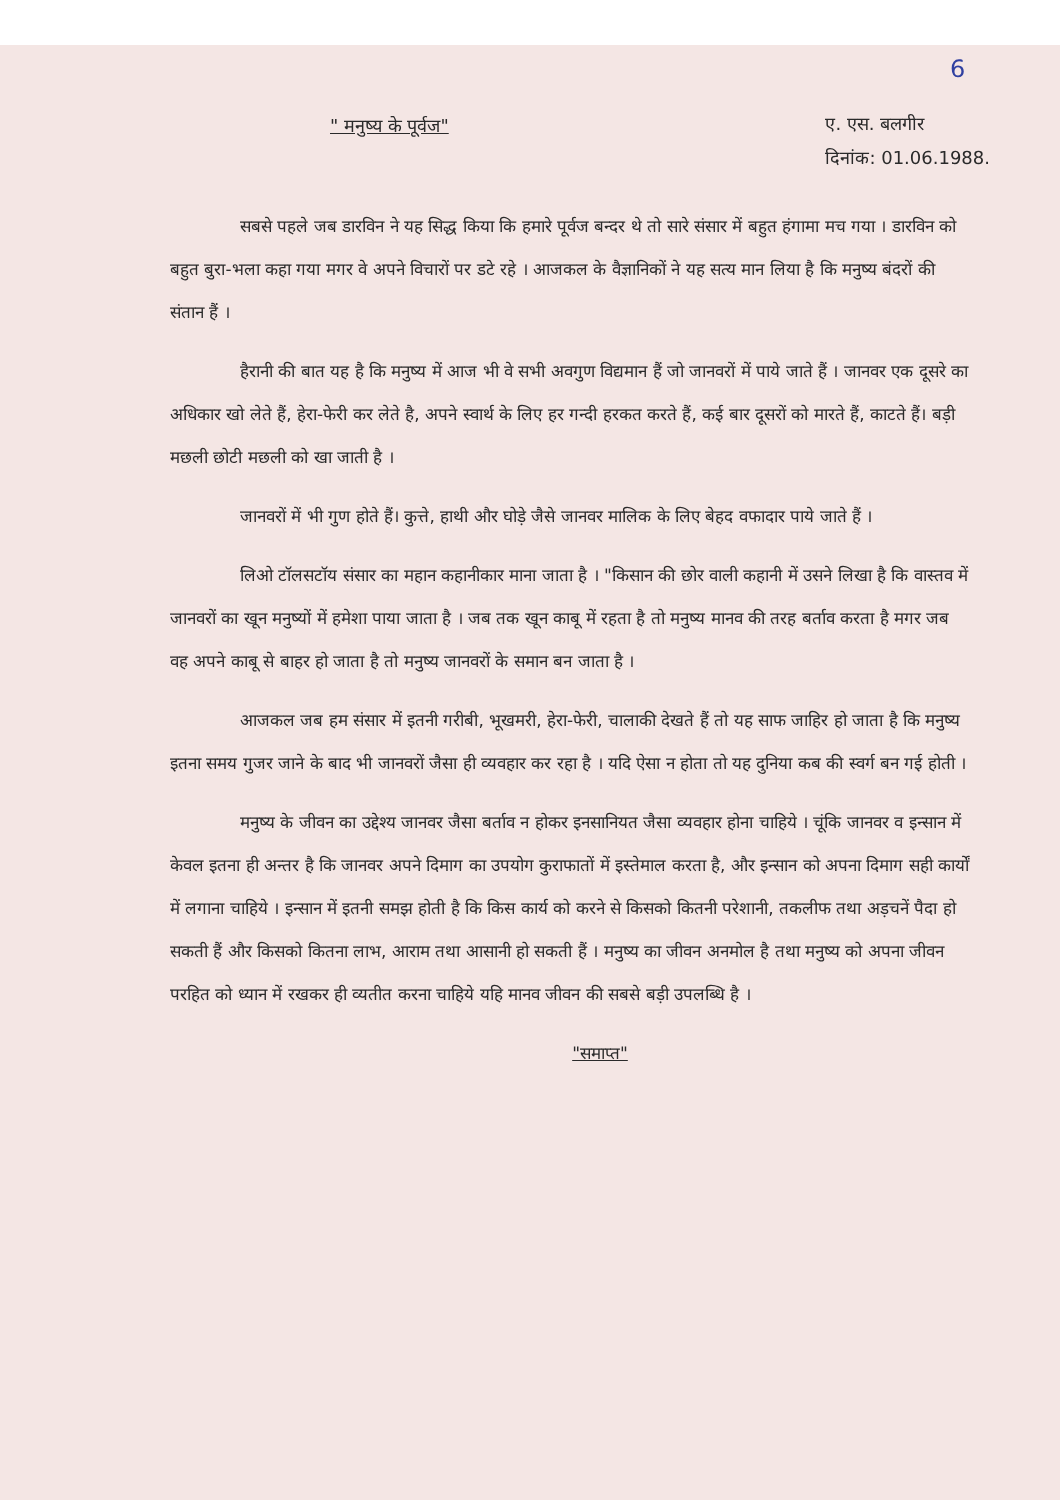6
" मनुष्य के पूर्वज"
ए. एस. बलगीर
दिनांक: 01.06.1988.
सबसे पहले जब डारविन ने यह सिद्ध किया कि हमारे पूर्वज बन्दर थे तो सारे संसार में बहुत हंगामा मच गया । डारविन को बहुत बुरा-भला कहा गया मगर वे अपने विचारों पर डटे रहे । आजकल के वैज्ञानिकों ने यह सत्य मान लिया है कि मनुष्य बंदरों की संतान हैं ।
हैरानी की बात यह है कि मनुष्य में आज भी वे सभी अवगुण विद्यमान हैं जो जानवरों में पाये जाते हैं । जानवर एक दूसरे का अधिकार खो लेते हैं, हेरा-फेरी कर लेते है, अपने स्वार्थ के लिए हर गन्दी हरकत करते हैं, कई बार दूसरों को मारते हैं, काटते हैं। बड़ी मछली छोटी मछली को खा जाती है ।
जानवरों में भी गुण होते हैं। कुत्ते, हाथी और घोड़े जैसे जानवर मालिक के लिए बेहद वफादार पाये जाते हैं ।
लिओ टॉलसटॉय संसार का महान कहानीकार माना जाता है । "किसान की छोर वाली कहानी में उसने लिखा है कि वास्तव में जानवरों का खून मनुष्यों में हमेशा पाया जाता है । जब तक खून काबू में रहता है तो मनुष्य मानव की तरह बर्ताव करता है मगर जब वह अपने काबू से बाहर हो जाता है तो मनुष्य जानवरों के समान बन जाता है ।
आजकल जब हम संसार में इतनी गरीबी, भूखमरी, हेरा-फेरी, चालाकी देखते हैं तो यह साफ जाहिर हो जाता है कि मनुष्य इतना समय गुजर जाने के बाद भी जानवरों जैसा ही व्यवहार कर रहा है । यदि ऐसा न होता तो यह दुनिया कब की स्वर्ग बन गई होती ।
मनुष्य के जीवन का उद्देश्य जानवर जैसा बर्ताव न होकर इनसानियत जैसा व्यवहार होना चाहिये । चूंकि जानवर व इन्सान में केवल इतना ही अन्तर है कि जानवर अपने दिमाग का उपयोग कुराफातों में इस्तेमाल करता है, और इन्सान को अपना दिमाग सही कार्यों में लगाना चाहिये । इन्सान में इतनी समझ होती है कि किस कार्य को करने से किसको कितनी परेशानी, तकलीफ तथा अड़चनें पैदा हो सकती हैं और किसको कितना लाभ, आराम तथा आसानी हो सकती हैं । मनुष्य का जीवन अनमोल है तथा मनुष्य को अपना जीवन परहित को ध्यान में रखकर ही व्यतीत करना चाहिये यहि मानव जीवन की सबसे बड़ी उपलब्धि है ।
"समाप्त"